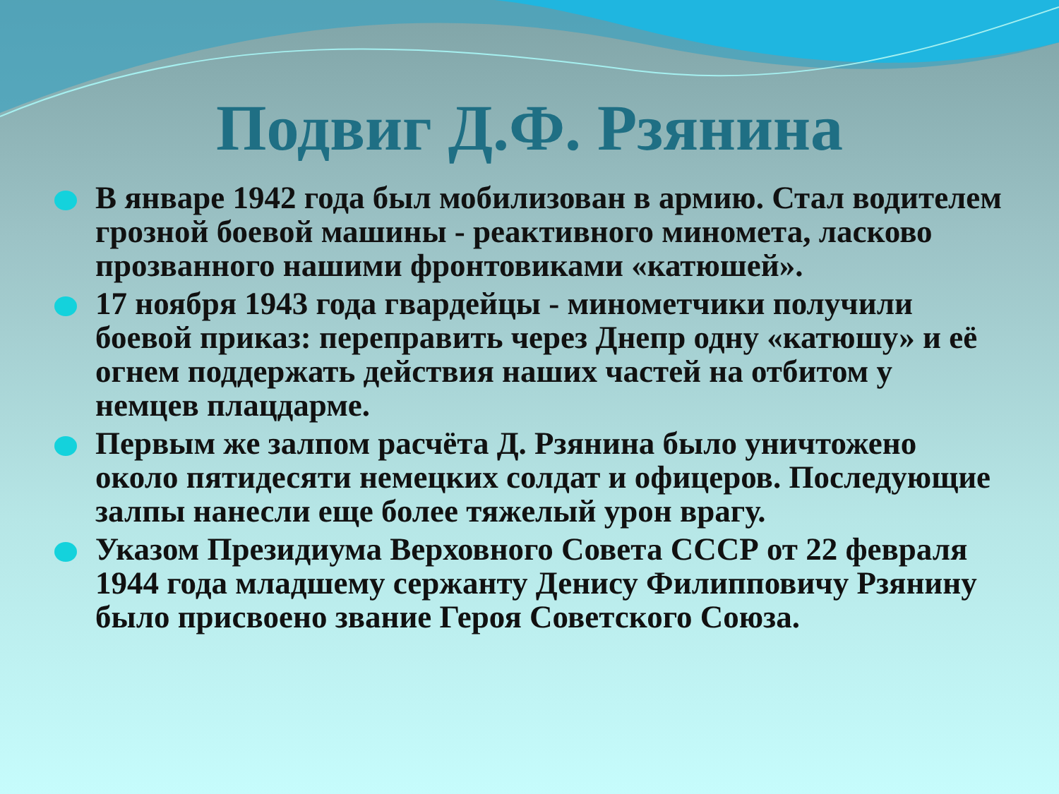Подвиг Д.Ф. Рзянина
В январе 1942 года был мобилизован в армию. Стал водителем грозной боевой машины - реактивного миномета, ласково прозванного нашими фронтовиками «катюшей».
17 ноября 1943 года гвардейцы - минометчики получили боевой приказ: переправить через Днепр одну «катюшу» и её огнем поддержать действия наших частей на отбитом у немцев плацдарме.
Первым же залпом расчёта Д. Рзянина было уничтожено около пятидесяти немецких солдат и офицеров. Последующие залпы нанесли еще более тяжелый урон врагу.
Указом Президиума Верховного Совета СССР от 22 февраля 1944 года младшему сержанту Денису Филипповичу Рзянину было присвоено звание Героя Советского Союза.